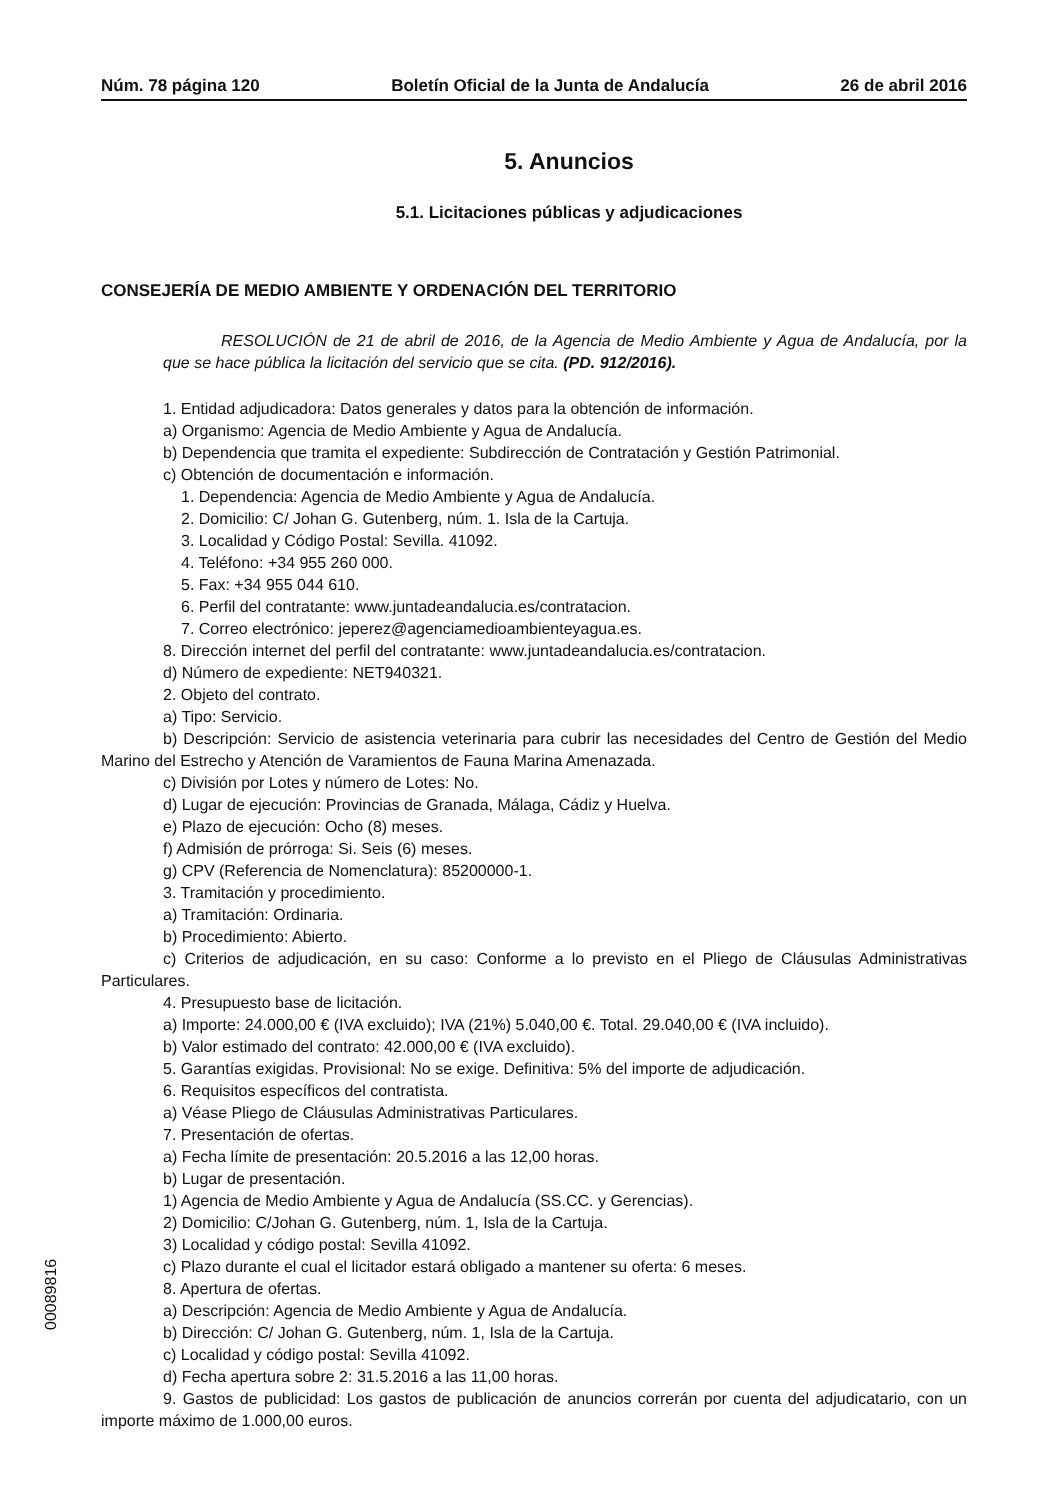Núm. 78 página 120 Boletín Oficial de la Junta de Andalucía 26 de abril 2016
5. Anuncios
5.1. Licitaciones públicas y adjudicaciones
CONSEJERÍA DE MEDIO AMBIENTE Y ORDENACIÓN DEL TERRITORIO
RESOLUCIÓN de 21 de abril de 2016, de la Agencia de Medio Ambiente y Agua de Andalucía, por la que se hace pública la licitación del servicio que se cita. (PD. 912/2016).
1. Entidad adjudicadora: Datos generales y datos para la obtención de información.
a) Organismo: Agencia de Medio Ambiente y Agua de Andalucía.
b) Dependencia que tramita el expediente: Subdirección de Contratación y Gestión Patrimonial.
c) Obtención de documentación e información.
1. Dependencia: Agencia de Medio Ambiente y Agua de Andalucía.
2. Domicilio: C/ Johan G. Gutenberg, núm. 1. Isla de la Cartuja.
3. Localidad y Código Postal: Sevilla. 41092.
4. Teléfono: +34 955 260 000.
5. Fax: +34 955 044 610.
6. Perfil del contratante: www.juntadeandalucia.es/contratacion.
7. Correo electrónico: jeperez@agenciamedioambienteyagua.es.
8. Dirección internet del perfil del contratante: www.juntadeandalucia.es/contratacion.
d) Número de expediente: NET940321.
2. Objeto del contrato.
a) Tipo: Servicio.
b) Descripción: Servicio de asistencia veterinaria para cubrir las necesidades del Centro de Gestión del Medio Marino del Estrecho y Atención de Varamientos de Fauna Marina Amenazada.
c) División por Lotes y número de Lotes: No.
d) Lugar de ejecución: Provincias de Granada, Málaga, Cádiz y Huelva.
e) Plazo de ejecución: Ocho (8) meses.
f) Admisión de prórroga: Si. Seis (6) meses.
g) CPV (Referencia de Nomenclatura): 85200000-1.
3. Tramitación y procedimiento.
a) Tramitación: Ordinaria.
b) Procedimiento: Abierto.
c) Criterios de adjudicación, en su caso: Conforme a lo previsto en el Pliego de Cláusulas Administrativas Particulares.
4. Presupuesto base de licitación.
a) Importe: 24.000,00 € (IVA excluido); IVA (21%) 5.040,00 €. Total. 29.040,00 € (IVA incluido).
b) Valor estimado del contrato: 42.000,00 € (IVA excluido).
5. Garantías exigidas. Provisional: No se exige. Definitiva: 5% del importe de adjudicación.
6. Requisitos específicos del contratista.
a) Véase Pliego de Cláusulas Administrativas Particulares.
7. Presentación de ofertas.
a) Fecha límite de presentación: 20.5.2016 a las 12,00 horas.
b) Lugar de presentación.
1) Agencia de Medio Ambiente y Agua de Andalucía (SS.CC. y Gerencias).
2) Domicilio: C/Johan G. Gutenberg, núm. 1, Isla de la Cartuja.
3) Localidad y código postal: Sevilla 41092.
c) Plazo durante el cual el licitador estará obligado a mantener su oferta: 6 meses.
8. Apertura de ofertas.
a) Descripción: Agencia de Medio Ambiente y Agua de Andalucía.
b) Dirección: C/ Johan G. Gutenberg, núm. 1, Isla de la Cartuja.
c) Localidad y código postal: Sevilla 41092.
d) Fecha apertura sobre 2: 31.5.2016 a las 11,00 horas.
9. Gastos de publicidad: Los gastos de publicación de anuncios correrán por cuenta del adjudicatario, con un importe máximo de 1.000,00 euros.
00089816